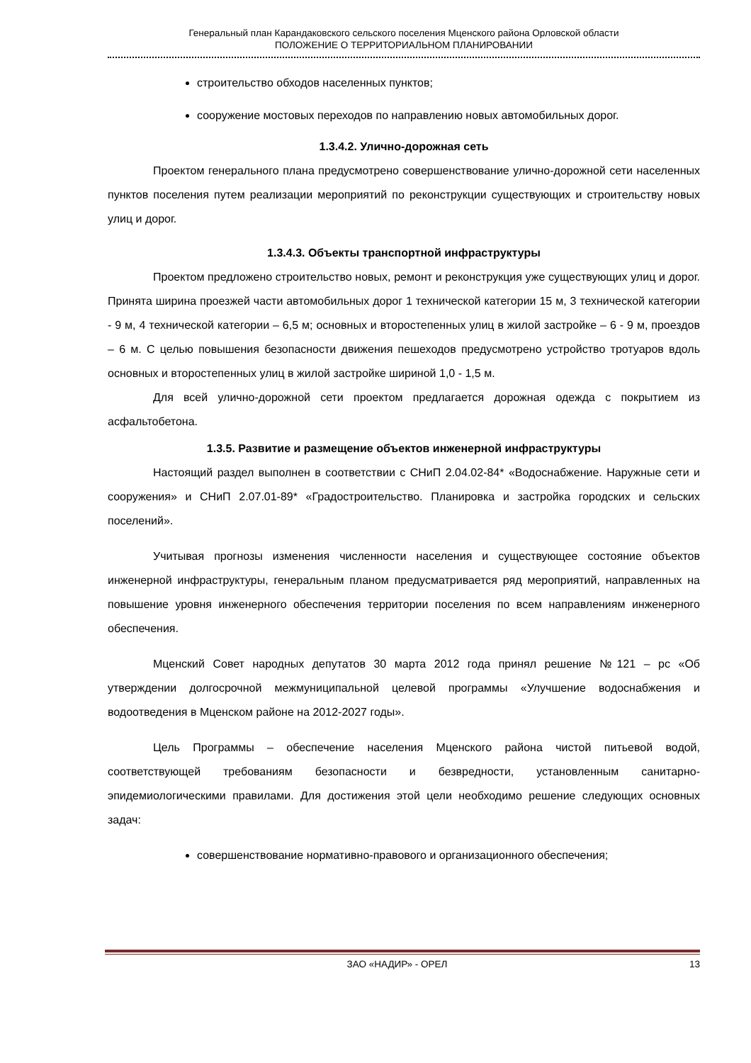Генеральный план Карандаковского сельского поселения Мценского района Орловской области
ПОЛОЖЕНИЕ О ТЕРРИТОРИАЛЬНОМ ПЛАНИРОВАНИИ
строительство обходов населенных пунктов;
сооружение мостовых переходов по направлению новых автомобильных дорог.
1.3.4.2. Улично-дорожная сеть
Проектом генерального плана предусмотрено совершенствование улично-дорожной сети населенных пунктов поселения путем реализации мероприятий по реконструкции существующих и строительству новых улиц и дорог.
1.3.4.3. Объекты транспортной инфраструктуры
Проектом предложено строительство новых, ремонт и реконструкция уже существующих улиц и дорог. Принята ширина проезжей части автомобильных дорог 1 технической категории 15 м, 3 технической категории - 9 м, 4 технической категории – 6,5 м; основных и второстепенных улиц в жилой застройке – 6 - 9 м, проездов – 6 м. С целью повышения безопасности движения пешеходов предусмотрено устройство тротуаров вдоль основных и второстепенных улиц в жилой застройке шириной 1,0 - 1,5 м.
Для всей улично-дорожной сети проектом предлагается дорожная одежда с покрытием из асфальтобетона.
1.3.5. Развитие и размещение объектов инженерной инфраструктуры
Настоящий раздел выполнен в соответствии с СНиП 2.04.02-84* «Водоснабжение. Наружные сети и сооружения» и СНиП 2.07.01-89* «Градостроительство. Планировка и застройка городских и сельских поселений».
Учитывая прогнозы изменения численности населения и существующее состояние объектов инженерной инфраструктуры, генеральным планом предусматривается ряд мероприятий, направленных на повышение уровня инженерного обеспечения территории поселения по всем направлениям инженерного обеспечения.
Мценский Совет народных депутатов 30 марта 2012 года принял решение №121 – рс «Об утверждении долгосрочной межмуниципальной целевой программы «Улучшение водоснабжения и водоотведения в Мценском районе на 2012-2027 годы».
Цель Программы – обеспечение населения Мценского района чистой питьевой водой, соответствующей требованиям безопасности и безвредности, установленным санитарно-эпидемиологическими правилами. Для достижения этой цели необходимо решение следующих основных задач:
совершенствование нормативно-правового и организационного обеспечения;
ЗАО «НАДИР» - ОРЕЛ 13